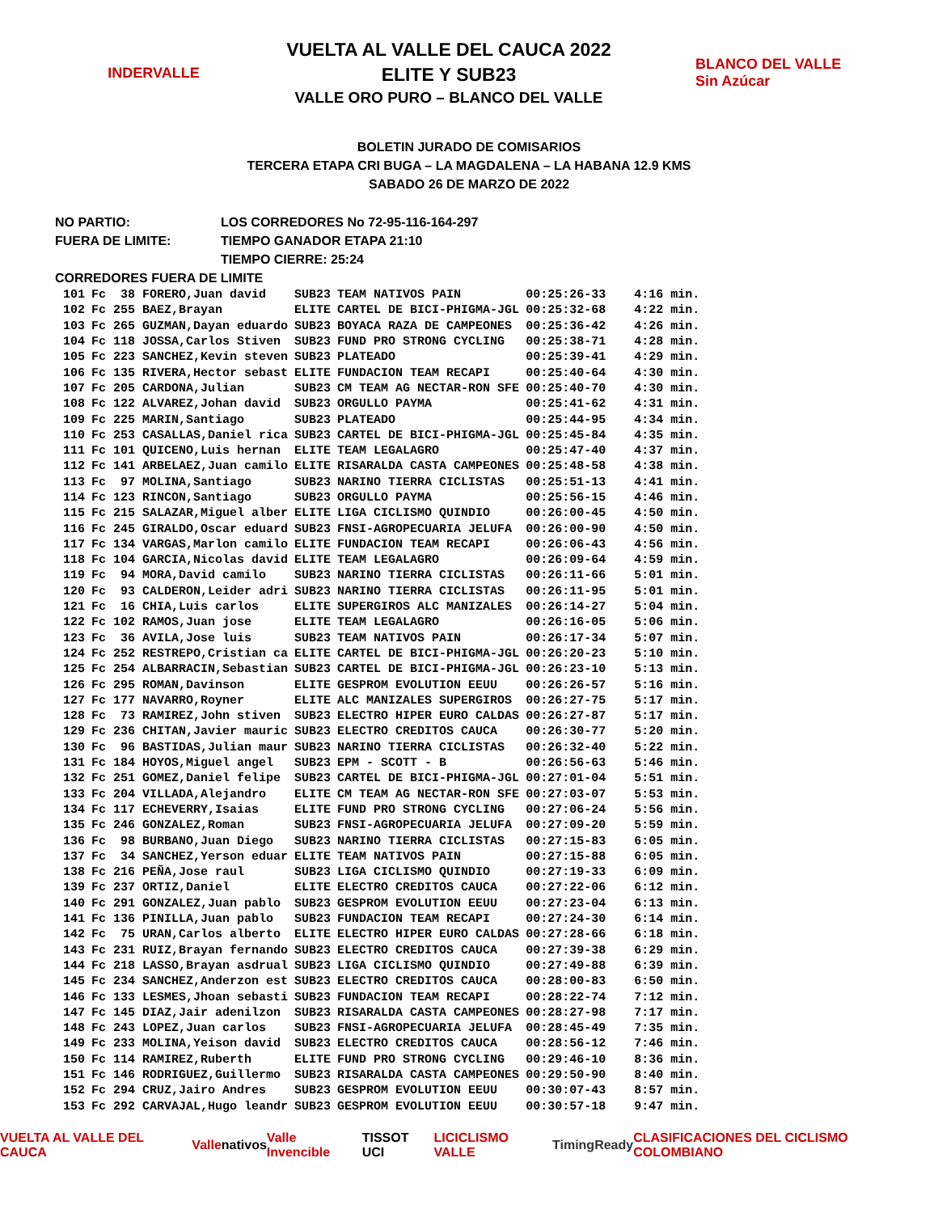INDERVALLE
VUELTA AL VALLE DEL CAUCA 2022
ELITE Y SUB23
VALLE ORO PURO – BLANCO DEL VALLE
BLANCO DEL VALLE Sin Azúcar
BOLETIN JURADO DE COMISARIOS
TERCERA ETAPA CRI BUGA – LA MAGDALENA – LA HABANA 12.9 KMS
SABADO 26 DE MARZO DE 2022
NO PARTIO: LOS CORREDORES No 72-95-116-164-297
FUERA DE LIMITE: TIEMPO GANADOR ETAPA 21:10
TIEMPO CIERRE: 25:24
CORREDORES FUERA DE LIMITE
| 101 | Fc 38 FORERO,Juan david | SUB23 | TEAM NATIVOS PAIN | 00:25:26-33 | 4:16 min. |
| 102 | Fc 255 BAEZ,Brayan | ELITE | CARTEL DE BICI-PHIGMA-JGL | 00:25:32-68 | 4:22 min. |
| 103 | Fc 265 GUZMAN,Dayan eduardo | SUB23 | BOYACA RAZA DE CAMPEONES | 00:25:36-42 | 4:26 min. |
| 104 | Fc 118 JOSSA,Carlos Stiven | SUB23 | FUND PRO STRONG CYCLING | 00:25:38-71 | 4:28 min. |
| 105 | Fc 223 SANCHEZ,Kevin steven | SUB23 | PLATEADO | 00:25:39-41 | 4:29 min. |
| 106 | Fc 135 RIVERA,Hector sebast | ELITE | FUNDACION TEAM RECAPI | 00:25:40-64 | 4:30 min. |
| 107 | Fc 205 CARDONA,Julian | SUB23 | CM TEAM AG NECTAR-RON SFE | 00:25:40-70 | 4:30 min. |
| 108 | Fc 122 ALVAREZ,Johan david | SUB23 | ORGULLO PAYMA | 00:25:41-62 | 4:31 min. |
| 109 | Fc 225 MARIN,Santiago | SUB23 | PLATEADO | 00:25:44-95 | 4:34 min. |
| 110 | Fc 253 CASALLAS,Daniel rica | SUB23 | CARTEL DE BICI-PHIGMA-JGL | 00:25:45-84 | 4:35 min. |
| 111 | Fc 101 QUICENO,Luis hernan | ELITE | TEAM LEGALAGRO | 00:25:47-40 | 4:37 min. |
| 112 | Fc 141 ARBELAEZ,Juan camilo | ELITE | RISARALDA CASTA CAMPEONES | 00:25:48-58 | 4:38 min. |
| 113 | Fc 97 MOLINA,Santiago | SUB23 | NARINO TIERRA CICLISTAS | 00:25:51-13 | 4:41 min. |
| 114 | Fc 123 RINCON,Santiago | SUB23 | ORGULLO PAYMA | 00:25:56-15 | 4:46 min. |
| 115 | Fc 215 SALAZAR,Miguel alber | ELITE | LIGA CICLISMO QUINDIO | 00:26:00-45 | 4:50 min. |
| 116 | Fc 245 GIRALDO,Oscar eduard | SUB23 | FNSI-AGROPECUARIA JELUFA | 00:26:00-90 | 4:50 min. |
| 117 | Fc 134 VARGAS,Marlon camilo | ELITE | FUNDACION TEAM RECAPI | 00:26:06-43 | 4:56 min. |
| 118 | Fc 104 GARCIA,Nicolas david | ELITE | TEAM LEGALAGRO | 00:26:09-64 | 4:59 min. |
| 119 | Fc 94 MORA,David camilo | SUB23 | NARINO TIERRA CICLISTAS | 00:26:11-66 | 5:01 min. |
| 120 | Fc 93 CALDERON,Leider adri | SUB23 | NARINO TIERRA CICLISTAS | 00:26:11-95 | 5:01 min. |
| 121 | Fc 16 CHIA,Luis carlos | ELITE | SUPERGIROS ALC MANIZALES | 00:26:14-27 | 5:04 min. |
| 122 | Fc 102 RAMOS,Juan jose | ELITE | TEAM LEGALAGRO | 00:26:16-05 | 5:06 min. |
| 123 | Fc 36 AVILA,Jose luis | SUB23 | TEAM NATIVOS PAIN | 00:26:17-34 | 5:07 min. |
| 124 | Fc 252 RESTREPO,Cristian ca | ELITE | CARTEL DE BICI-PHIGMA-JGL | 00:26:20-23 | 5:10 min. |
| 125 | Fc 254 ALBARRACIN,Sebastian | SUB23 | CARTEL DE BICI-PHIGMA-JGL | 00:26:23-10 | 5:13 min. |
| 126 | Fc 295 ROMAN,Davinson | ELITE | GESPROM EVOLUTION EEUU | 00:26:26-57 | 5:16 min. |
| 127 | Fc 177 NAVARRO,Royner | ELITE | ALC MANIZALES SUPERGIROS | 00:26:27-75 | 5:17 min. |
| 128 | Fc 73 RAMIREZ,John stiven | SUB23 | ELECTRO HIPER EURO CALDAS | 00:26:27-87 | 5:17 min. |
| 129 | Fc 236 CHITAN,Javier mauric | SUB23 | ELECTRO CREDITOS CAUCA | 00:26:30-77 | 5:20 min. |
| 130 | Fc 96 BASTIDAS,Julian maur | SUB23 | NARINO TIERRA CICLISTAS | 00:26:32-40 | 5:22 min. |
| 131 | Fc 184 HOYOS,Miguel angel | SUB23 | EPM - SCOTT - B | 00:26:56-63 | 5:46 min. |
| 132 | Fc 251 GOMEZ,Daniel felipe | SUB23 | CARTEL DE BICI-PHIGMA-JGL | 00:27:01-04 | 5:51 min. |
| 133 | Fc 204 VILLADA,Alejandro | ELITE | CM TEAM AG NECTAR-RON SFE | 00:27:03-07 | 5:53 min. |
| 134 | Fc 117 ECHEVERRY,Isaias | ELITE | FUND PRO STRONG CYCLING | 00:27:06-24 | 5:56 min. |
| 135 | Fc 246 GONZALEZ,Roman | SUB23 | FNSI-AGROPECUARIA JELUFA | 00:27:09-20 | 5:59 min. |
| 136 | Fc 98 BURBANO,Juan Diego | SUB23 | NARINO TIERRA CICLISTAS | 00:27:15-83 | 6:05 min. |
| 137 | Fc 34 SANCHEZ,Yerson eduar | ELITE | TEAM NATIVOS PAIN | 00:27:15-88 | 6:05 min. |
| 138 | Fc 216 PEÑA,Jose raul | SUB23 | LIGA CICLISMO QUINDIO | 00:27:19-33 | 6:09 min. |
| 139 | Fc 237 ORTIZ,Daniel | ELITE | ELECTRO CREDITOS CAUCA | 00:27:22-06 | 6:12 min. |
| 140 | Fc 291 GONZALEZ,Juan pablo | SUB23 | GESPROM EVOLUTION EEUU | 00:27:23-04 | 6:13 min. |
| 141 | Fc 136 PINILLA,Juan pablo | SUB23 | FUNDACION TEAM RECAPI | 00:27:24-30 | 6:14 min. |
| 142 | Fc 75 URAN,Carlos alberto | ELITE | ELECTRO HIPER EURO CALDAS | 00:27:28-66 | 6:18 min. |
| 143 | Fc 231 RUIZ,Brayan fernando | SUB23 | ELECTRO CREDITOS CAUCA | 00:27:39-38 | 6:29 min. |
| 144 | Fc 218 LASSO,Brayan asdrual | SUB23 | LIGA CICLISMO QUINDIO | 00:27:49-88 | 6:39 min. |
| 145 | Fc 234 SANCHEZ,Anderzon est | SUB23 | ELECTRO CREDITOS CAUCA | 00:28:00-83 | 6:50 min. |
| 146 | Fc 133 LESMES,Jhoan sebasti | SUB23 | FUNDACION TEAM RECAPI | 00:28:22-74 | 7:12 min. |
| 147 | Fc 145 DIAZ,Jair adenilzon | SUB23 | RISARALDA CASTA CAMPEONES | 00:28:27-98 | 7:17 min. |
| 148 | Fc 243 LOPEZ,Juan carlos | SUB23 | FNSI-AGROPECUARIA JELUFA | 00:28:45-49 | 7:35 min. |
| 149 | Fc 233 MOLINA,Yeison david | SUB23 | ELECTRO CREDITOS CAUCA | 00:28:56-12 | 7:46 min. |
| 150 | Fc 114 RAMIREZ,Ruberth | ELITE | FUND PRO STRONG CYCLING | 00:29:46-10 | 8:36 min. |
| 151 | Fc 146 RODRIGUEZ,Guillermo | SUB23 | RISARALDA CASTA CAMPEONES | 00:29:50-90 | 8:40 min. |
| 152 | Fc 294 CRUZ,Jairo Andres | SUB23 | GESPROM EVOLUTION EEUU | 00:30:07-43 | 8:57 min. |
| 153 | Fc 292 CARVAJAL,Hugo leandr | SUB23 | GESPROM EVOLUTION EEUU | 00:30:57-18 | 9:47 min. |
VUELTA AL VALLE DEL CAUCA Valle nativos Valle Invencible TISSOT UCI LICICLISMO VALLE TimingReady CLASIFICACIONES DEL CICLISMO COLOMBIANO